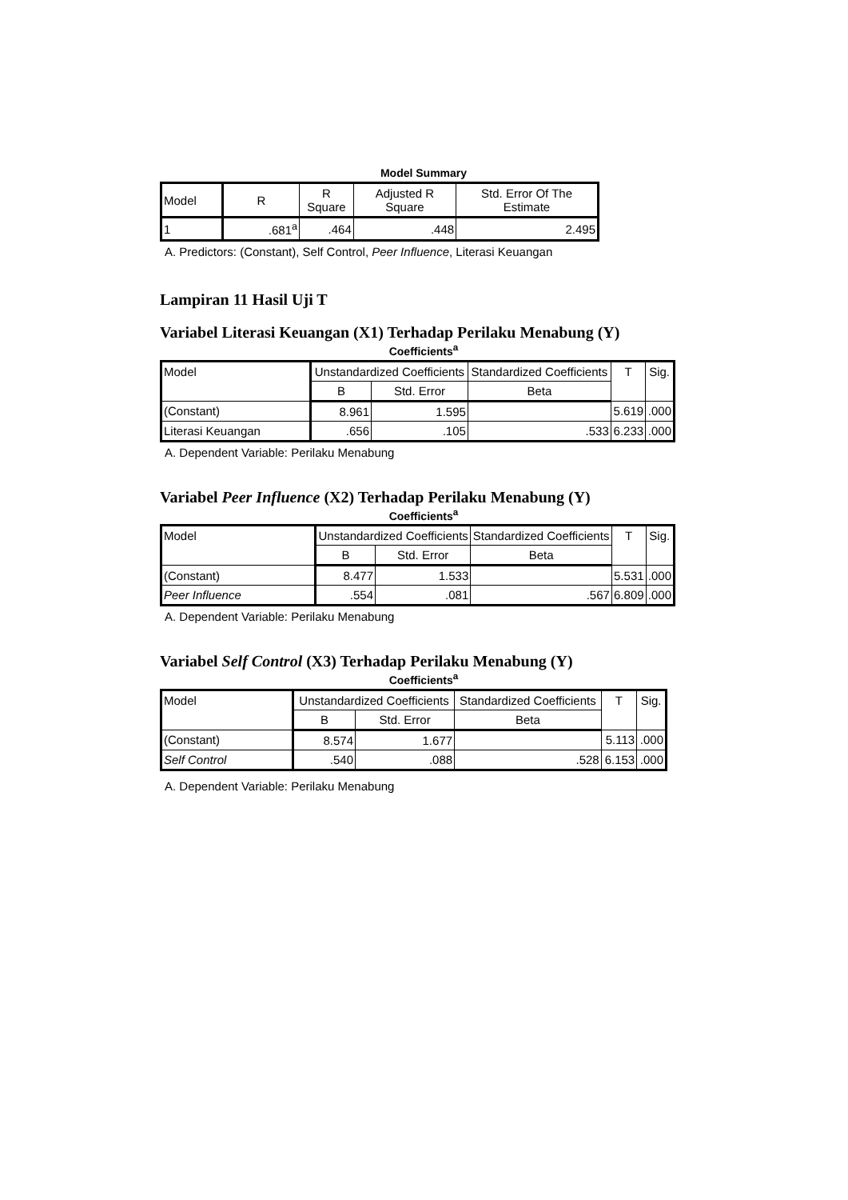Model Summary
| Model | R | R Square | Adjusted R Square | Std. Error Of The Estimate |
| --- | --- | --- | --- | --- |
| 1 | .681<sup>a</sup> | .464 | .448 | 2.495 |
A. Predictors: (Constant), Self Control, Peer Influence, Literasi Keuangan
Lampiran 11 Hasil Uji T
Variabel Literasi Keuangan (X1) Terhadap Perilaku Menabung (Y)
Coefficients<sup>a</sup>
| Model | Unstandardized Coefficients | | Standardized Coefficients | T | Sig. |
| --- | --- | --- | --- | --- | --- |
| | B | Std. Error | Beta | | |
| (Constant) | 8.961 | 1.595 | | 5.619 | .000 |
| Literasi Keuangan | .656 | .105 | .533 | 6.233 | .000 |
A. Dependent Variable: Perilaku Menabung
Variabel Peer Influence (X2) Terhadap Perilaku Menabung (Y)
Coefficients<sup>a</sup>
| Model | Unstandardized Coefficients | | Standardized Coefficients | T | Sig. |
| --- | --- | --- | --- | --- | --- |
| | B | Std. Error | Beta | | |
| (Constant) | 8.477 | 1.533 | | 5.531 | .000 |
| Peer Influence | .554 | .081 | .567 | 6.809 | .000 |
A. Dependent Variable: Perilaku Menabung
Variabel Self Control (X3) Terhadap Perilaku Menabung (Y)
Coefficients<sup>a</sup>
| Model | Unstandardized Coefficients | | Standardized Coefficients | T | Sig. |
| --- | --- | --- | --- | --- | --- |
| | B | Std. Error | Beta | | |
| (Constant) | 8.574 | 1.677 | | 5.113 | .000 |
| Self Control | .540 | .088 | .528 | 6.153 | .000 |
A. Dependent Variable: Perilaku Menabung